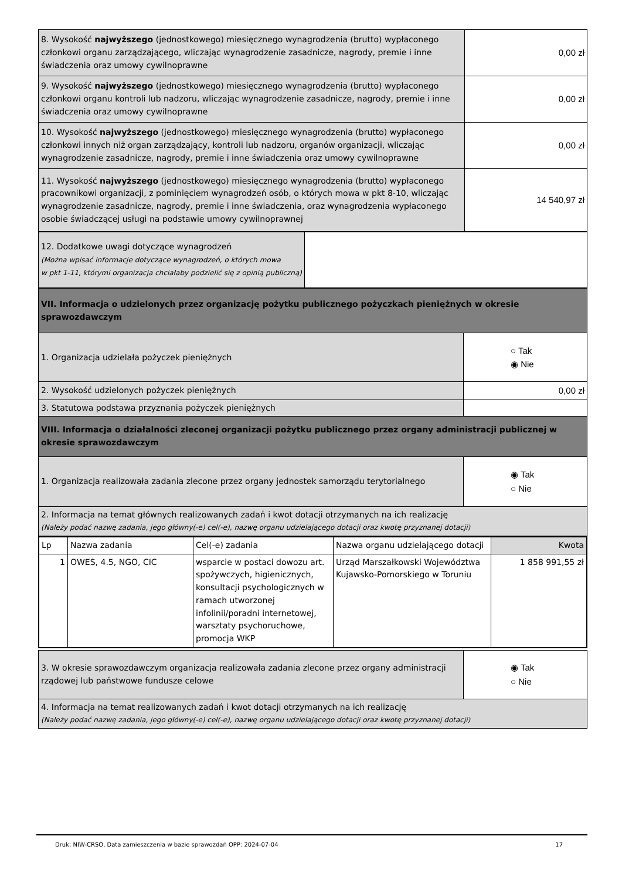| 8. Wysokość najwyższego (jednostkowego) miesięcznego wynagrodzenia (brutto) wypłaconego członkowi organu zarządzającego, wliczając wynagrodzenie zasadnicze, nagrody, premie i inne świadczenia oraz umowy cywilnoprawne | 0,00 zł |
| 9. Wysokość najwyższego (jednostkowego) miesięcznego wynagrodzenia (brutto) wypłaconego członkowi organu kontroli lub nadzoru, wliczając wynagrodzenie zasadnicze, nagrody, premie i inne świadczenia oraz umowy cywilnoprawne | 0,00 zł |
| 10. Wysokość najwyższego (jednostkowego) miesięcznego wynagrodzenia (brutto) wypłaconego członkowi innych niż organ zarządzający, kontroli lub nadzoru, organów organizacji, wliczając wynagrodzenie zasadnicze, nagrody, premie i inne świadczenia oraz umowy cywilnoprawne | 0,00 zł |
| 11. Wysokość najwyższego (jednostkowego) miesięcznego wynagrodzenia (brutto) wypłaconego pracownikowi organizacji, z pominięciem wynagrodzeń osób, o których mowa w pkt 8-10, wliczając wynagrodzenie zasadnicze, nagrody, premie i inne świadczenia, oraz wynagrodzenia wypłaconego osobie świadczącej usługi na podstawie umowy cywilnoprawnej | 14 540,97 zł |
| 12. Dodatkowe uwagi dotyczące wynagrodzeń (Można wpisać informacje dotyczące wynagrodzeń, o których mowa w pkt 1-11, którymi organizacja chciałaby podzielić się z opinią publiczną) | |
| VII. Informacja o udzielonych przez organizację pożytku publicznego pożyczkach pieniężnych w okresie sprawozdawczym | |
| 1. Organizacja udzielała pożyczek pieniężnych | ○ Tak ◉ Nie |
| 2. Wysokość udzielonych pożyczek pieniężnych | 0,00 zł |
| 3. Statutowa podstawa przyznania pożyczek pieniężnych | |
| VIII. Informacja o działalności zleconej organizacji pożytku publicznego przez organy administracji publicznej w okresie sprawozdawczym | |
| 1. Organizacja realizowała zadania zlecone przez organy jednostek samorządu terytorialnego | ◉ Tak ○ Nie |
| 2. Informacja na temat głównych realizowanych zadań i kwot dotacji otrzymanych na ich realizację (Należy podać nazwę zadania, jego główny(-e) cel(-e), nazwę organu udzielającego dotacji oraz kwotę przyznanej dotacji) | |
| Lp | Nazwa zadania | Cel(-e) zadania | Nazwa organu udzielającego dotacji | Kwota |
| 1 | OWES, 4.5, NGO, CIC | wsparcie w postaci dowozu art. spożywczych, higienicznych, konsultacji psychologicznych w ramach utworzonej infolinii/poradni internetowej, warsztaty psychoruchowe, promocja WKP | Urząd Marszałkowski Województwa Kujawsko-Pomorskiego w Toruniu | 1 858 991,55 zł |
| 3. W okresie sprawozdawczym organizacja realizowała zadania zlecone przez organy administracji rządowej lub państwowe fundusze celowe | ◉ Tak ○ Nie |
| 4. Informacja na temat realizowanych zadań i kwot dotacji otrzymanych na ich realizację (Należy podać nazwę zadania, jego główny(-e) cel(-e), nazwę organu udzielającego dotacji oraz kwotę przyznanej dotacji) | |
Druk: NIW-CRSO, Data zamieszczenia w bazie sprawozdań OPP: 2024-07-04 17